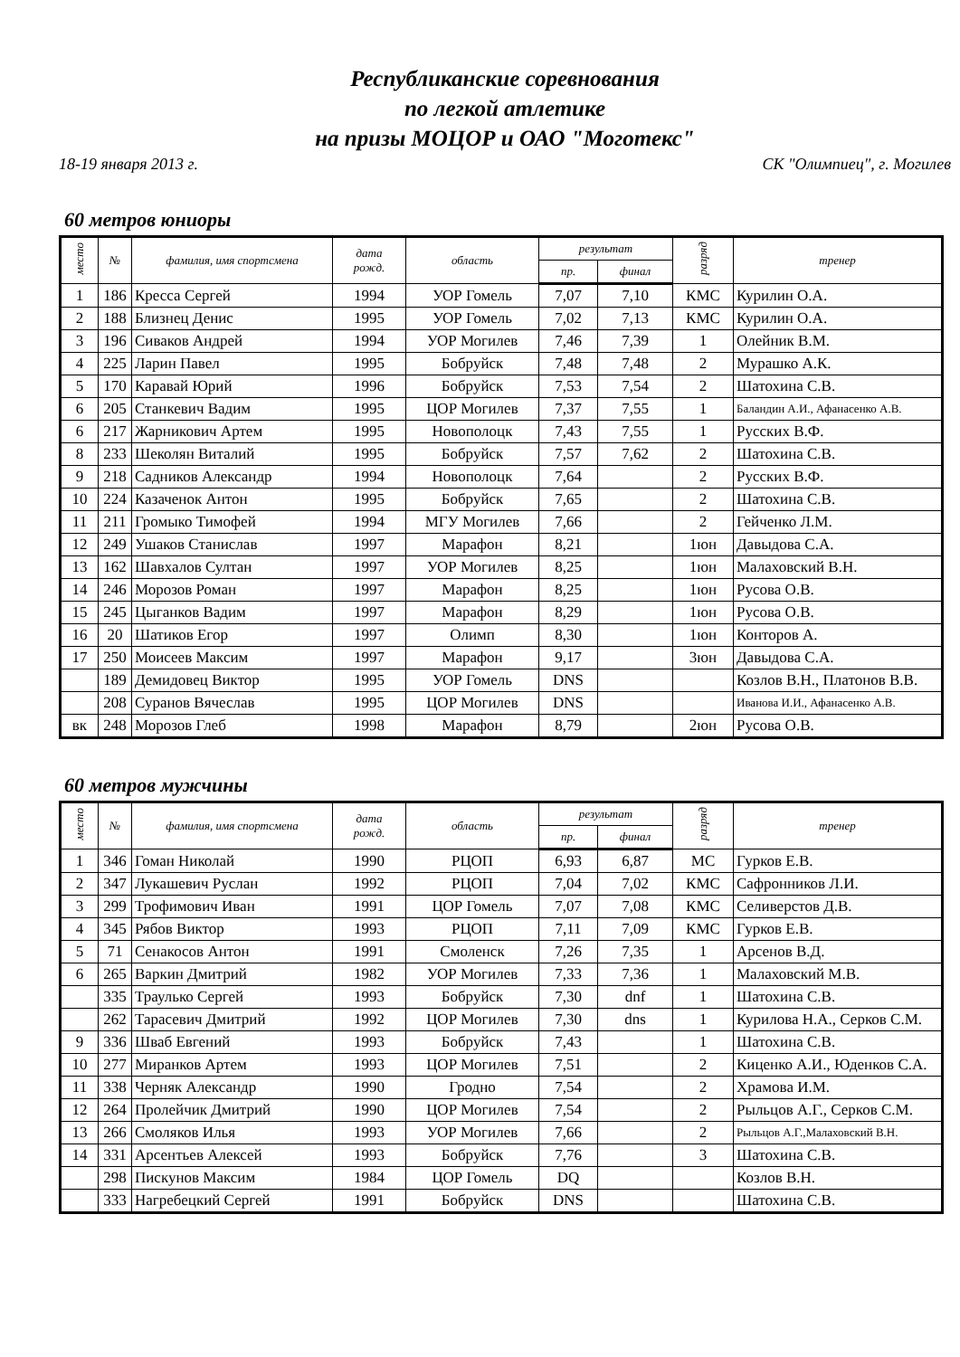Республиканские соревнования
по легкой атлетике
на призы МОЦОР и ОАО "Моготекс"
18-19 января 2013 г. СК "Олимпиец", г. Могилев
60 метров юниоры
| место | № | фамилия, имя спортсмена | дата рожд. | область | результат | | разряд | тренер |
| --- | --- | --- | --- | --- | --- | --- | --- | --- |
| | | | | | пр. | финал | | |
| 1 | 186 | Кресса Сергей | 1994 | УОР Гомель | 7,07 | 7,10 | КМС | Курилин О.А. |
| 2 | 188 | Близнец Денис | 1995 | УОР Гомель | 7,02 | 7,13 | КМС | Курилин О.А. |
| 3 | 196 | Сиваков Андрей | 1994 | УОР Могилев | 7,46 | 7,39 | 1 | Олейник В.М. |
| 4 | 225 | Ларин Павел | 1995 | Бобруйск | 7,48 | 7,48 | 2 | Мурашко А.К. |
| 5 | 170 | Каравай Юрий | 1996 | Бобруйск | 7,53 | 7,54 | 2 | Шатохина С.В. |
| 6 | 205 | Станкевич Вадим | 1995 | ЦОР Могилев | 7,37 | 7,55 | 1 | Баландин А.И., Афанасенко А.В. |
| 6 | 217 | Жарникович Артем | 1995 | Новополоцк | 7,43 | 7,55 | 1 | Русских В.Ф. |
| 8 | 233 | Шеколян Виталий | 1995 | Бобруйск | 7,57 | 7,62 | 2 | Шатохина С.В. |
| 9 | 218 | Садников Александр | 1994 | Новополоцк | 7,64 | | 2 | Русских В.Ф. |
| 10 | 224 | Казаченок Антон | 1995 | Бобруйск | 7,65 | | 2 | Шатохина С.В. |
| 11 | 211 | Громыко Тимофей | 1994 | МГУ Могилев | 7,66 | | 2 | Гейченко Л.М. |
| 12 | 249 | Ушаков Станислав | 1997 | Марафон | 8,21 | | 1юн | Давыдова С.А. |
| 13 | 162 | Шавхалов Султан | 1997 | УОР Могилев | 8,25 | | 1юн | Малаховский В.Н. |
| 14 | 246 | Морозов Роман | 1997 | Марафон | 8,25 | | 1юн | Русова О.В. |
| 15 | 245 | Цыганков Вадим | 1997 | Марафон | 8,29 | | 1юн | Русова О.В. |
| 16 | 20 | Шатиков Егор | 1997 | Олимп | 8,30 | | 1юн | Конторов А. |
| 17 | 250 | Моисеев Максим | 1997 | Марафон | 9,17 | | 3юн | Давыдова С.А. |
| | 189 | Демидовец Виктор | 1995 | УОР Гомель | DNS | | | Козлов В.Н., Платонов В.В. |
| | 208 | Суранов Вячеслав | 1995 | ЦОР Могилев | DNS | | | Иванова И.И., Афанасенко А.В. |
| вк | 248 | Морозов Глеб | 1998 | Марафон | 8,79 | | 2юн | Русова О.В. |
60 метров мужчины
| место | № | фамилия, имя спортсмена | дата рожд. | область | результат | | разряд | тренер |
| --- | --- | --- | --- | --- | --- | --- | --- | --- |
| | | | | | пр. | финал | | |
| 1 | 346 | Гоман Николай | 1990 | РЦОП | 6,93 | 6,87 | МС | Гурков Е.В. |
| 2 | 347 | Лукашевич Руслан | 1992 | РЦОП | 7,04 | 7,02 | КМС | Сафронников Л.И. |
| 3 | 299 | Трофимович Иван | 1991 | ЦОР Гомель | 7,07 | 7,08 | КМС | Селиверстов Д.В. |
| 4 | 345 | Рябов Виктор | 1993 | РЦОП | 7,11 | 7,09 | КМС | Гурков Е.В. |
| 5 | 71 | Сенакосов Антон | 1991 | Смоленск | 7,26 | 7,35 | 1 | Арсенов В.Д. |
| 6 | 265 | Варкин Дмитрий | 1982 | УОР Могилев | 7,33 | 7,36 | 1 | Малаховский М.В. |
| | 335 | Траулько Сергей | 1993 | Бобруйск | 7,30 | dnf | 1 | Шатохина С.В. |
| | 262 | Тарасевич Дмитрий | 1992 | ЦОР Могилев | 7,30 | dns | 1 | Курилова Н.А., Серков С.М. |
| 9 | 336 | Шваб Евгений | 1993 | Бобруйск | 7,43 | | 1 | Шатохина С.В. |
| 10 | 277 | Миранков Артем | 1993 | ЦОР Могилев | 7,51 | | 2 | Киценко А.И., Юденков С.А. |
| 11 | 338 | Черняк Александр | 1990 | Гродно | 7,54 | | 2 | Храмова И.М. |
| 12 | 264 | Пролейчик Дмитрий | 1990 | ЦОР Могилев | 7,54 | | 2 | Рыльцов А.Г., Серков С.М. |
| 13 | 266 | Смоляков Илья | 1993 | УОР Могилев | 7,66 | | 2 | Рыльцов А.Г.,Малаховский В.Н. |
| 14 | 331 | Арсентьев Алексей | 1993 | Бобруйск | 7,76 | | 3 | Шатохина С.В. |
| | 298 | Пискунов Максим | 1984 | ЦОР Гомель | DQ | | | Козлов В.Н. |
| | 333 | Нагребецкий Сергей | 1991 | Бобруйск | DNS | | | Шатохина С.В. |